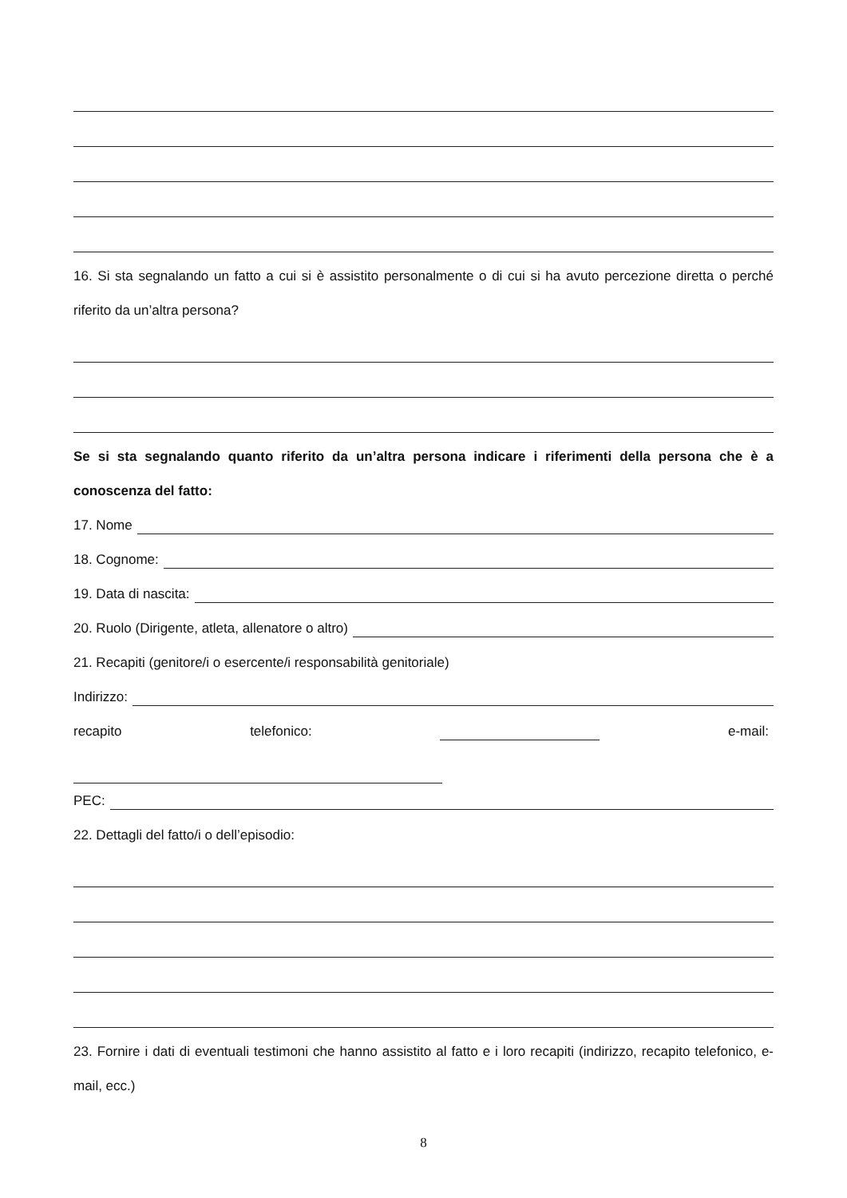16. Si sta segnalando un fatto a cui si è assistito personalmente o di cui si ha avuto percezione diretta o perché riferito da un’altra persona?
Se si sta segnalando quanto riferito da un’altra persona indicare i riferimenti della persona che è a conoscenza del fatto:
17. Nome
18. Cognome:
19. Data di nascita:
20. Ruolo (Dirigente, atleta, allenatore o altro)
21. Recapiti (genitore/i o esercente/i responsabilità genitoriale)
Indirizzo:
recapito telefonico: e-mail:
PEC:
22. Dettagli del fatto/i o dell’episodio:
23. Fornire i dati di eventuali testimoni che hanno assistito al fatto e i loro recapiti (indirizzo, recapito telefonico, e-mail, ecc.)
8